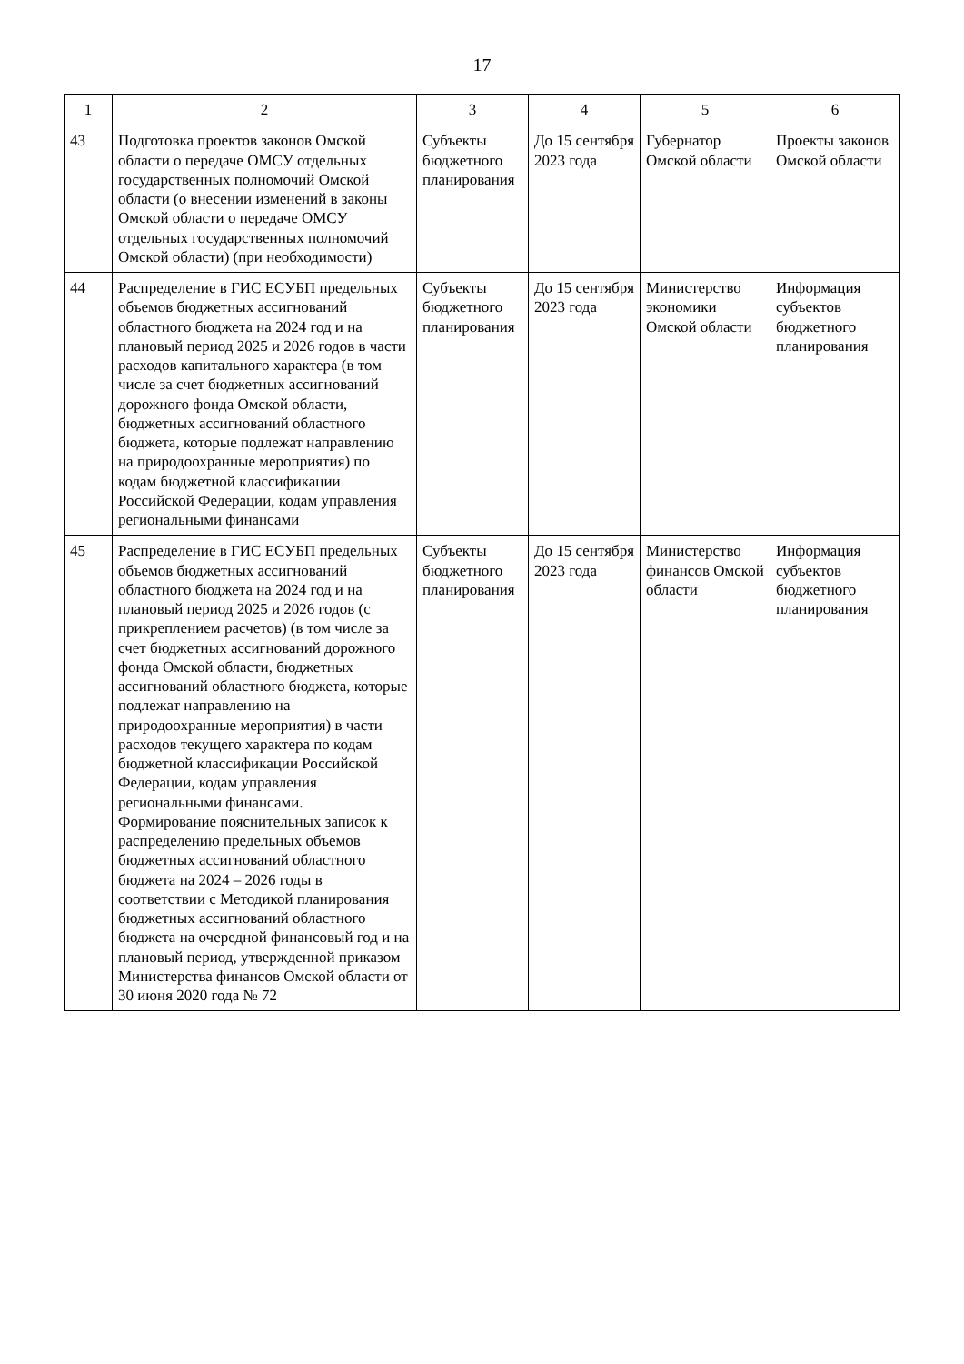17
| 1 | 2 | 3 | 4 | 5 | 6 |
| --- | --- | --- | --- | --- | --- |
| 43 | Подготовка проектов законов Омской области о передаче ОМСУ отдельных государственных полномочий Омской области (о внесении изменений в законы Омской области о передаче ОМСУ отдельных государственных полномочий Омской области) (при необходимости) | Субъекты бюджетного планирования | До 15 сентября 2023 года | Губернатор Омской области | Проекты законов Омской области |
| 44 | Распределение в ГИС ЕСУБП предельных объемов бюджетных ассигнований областного бюджета на 2024 год и на плановый период 2025 и 2026 годов в части расходов капитального характера (в том числе за счет бюджетных ассигнований дорожного фонда Омской области, бюджетных ассигнований областного бюджета, которые подлежат направлению на природоохранные мероприятия) по кодам бюджетной классификации Российской Федерации, кодам управления региональными финансами | Субъекты бюджетного планирования | До 15 сентября 2023 года | Министерство экономики Омской области | Информация субъектов бюджетного планирования |
| 45 | Распределение в ГИС ЕСУБП предельных объемов бюджетных ассигнований областного бюджета на 2024 год и на плановый период 2025 и 2026 годов (с прикреплением расчетов) (в том числе за счет бюджетных ассигнований дорожного фонда Омской области, бюджетных ассигнований областного бюджета, которые подлежат направлению на природоохранные мероприятия) в части расходов текущего характера по кодам бюджетной классификации Российской Федерации, кодам управления региональными финансами. Формирование пояснительных записок к распределению предельных объемов бюджетных ассигнований областного бюджета на 2024 – 2026 годы в соответствии с Методикой планирования бюджетных ассигнований областного бюджета на очередной финансовый год и на плановый период, утвержденной приказом Министерства финансов Омской области от 30 июня 2020 года № 72 | Субъекты бюджетного планирования | До 15 сентября 2023 года | Министерство финансов Омской области | Информация субъектов бюджетного планирования |